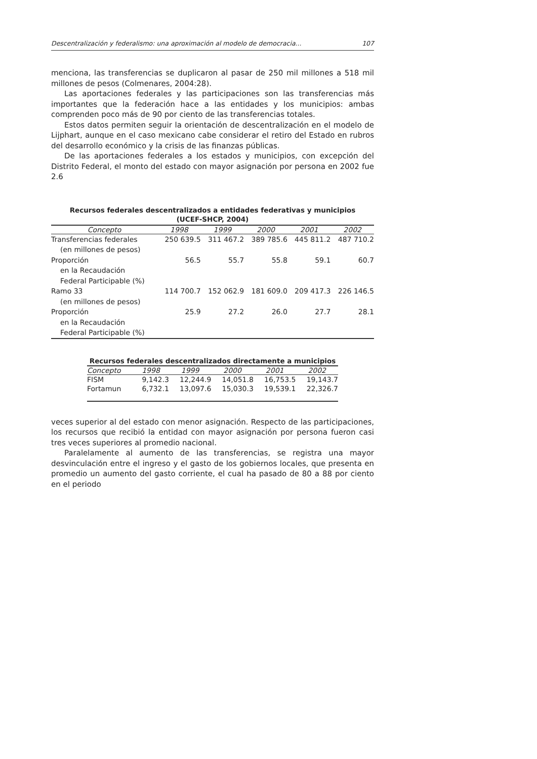Descentralización y federalismo: una aproximación al modelo de democracia... 107
menciona, las transferencias se duplicaron al pasar de 250 mil millones a 518 mil millones de pesos (Colmenares, 2004:28).
Las aportaciones federales y las participaciones son las transferencias más importantes que la federación hace a las entidades y los municipios: ambas comprenden poco más de 90 por ciento de las transferencias totales.
Estos datos permiten seguir la orientación de descentralización en el modelo de Lijphart, aunque en el caso mexicano cabe considerar el retiro del Estado en rubros del desarrollo económico y la crisis de las finanzas públicas.
De las aportaciones federales a los estados y municipios, con excepción del Distrito Federal, el monto del estado con mayor asignación por persona en 2002 fue 2.6
Recursos federales descentralizados a entidades federativas y municipios
(UCEF-SHCP, 2004)
| Concepto | 1998 | 1999 | 2000 | 2001 | 2002 |
| --- | --- | --- | --- | --- | --- |
| Transferencias federales (en millones de pesos) | 250 639.5 | 311 467.2 | 389 785.6 | 445 811.2 | 487 710.2 |
| Proporción en la Recaudación Federal Participable (%) | 56.5 | 55.7 | 55.8 | 59.1 | 60.7 |
| Ramo 33 (en millones de pesos) | 114 700.7 | 152 062.9 | 181 609.0 | 209 417.3 | 226 146.5 |
| Proporción en la Recaudación Federal Participable (%) | 25.9 | 27.2 | 26.0 | 27.7 | 28.1 |
Recursos federales descentralizados directamente a municipios
| Concepto | 1998 | 1999 | 2000 | 2001 | 2002 |
| --- | --- | --- | --- | --- | --- |
| FISM | 9,142.3 | 12,244.9 | 14,051.8 | 16,753.5 | 19,143.7 |
| Fortamun | 6,732.1 | 13,097.6 | 15,030.3 | 19,539.1 | 22,326.7 |
veces superior al del estado con menor asignación. Respecto de las participaciones, los recursos que recibió la entidad con mayor asignación por persona fueron casi tres veces superiores al promedio nacional.
Paralelamente al aumento de las transferencias, se registra una mayor desvinculación entre el ingreso y el gasto de los gobiernos locales, que presenta en promedio un aumento del gasto corriente, el cual ha pasado de 80 a 88 por ciento en el periodo